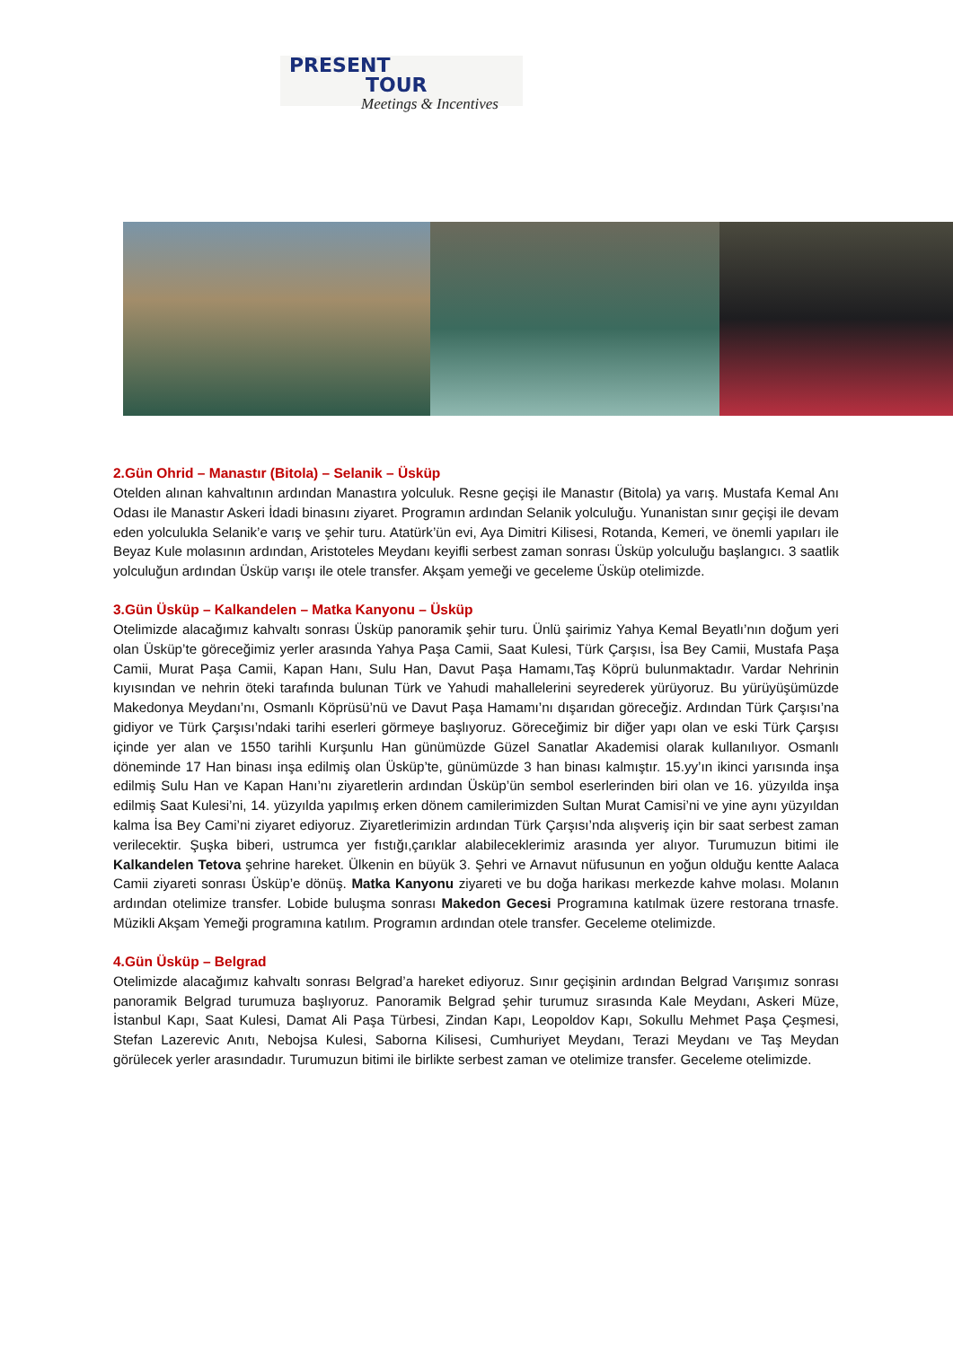PRESENT
TOUR
Meetings & Incentives
2.Gün Ohrid – Manastır (Bitola) – Selanik – Üsküp
Otelden alınan kahvaltının ardından Manastıra yolculuk. Resne geçişi ile Manastır (Bitola) ya varış. Mustafa Kemal Anı Odası ile Manastır Askeri İdadi binasını ziyaret. Programın ardından Selanik yolculuğu. Yunanistan sınır geçişi ile devam eden yolculukla Selanik’e varış ve şehir turu. Atatürk’ün evi, Aya Dimitri Kilisesi, Rotanda, Kemeri, ve önemli yapıları ile Beyaz Kule molasının ardından, Aristoteles Meydanı keyifli serbest zaman sonrası Üsküp yolculuğu başlangıcı. 3 saatlik yolculuğun ardından Üsküp varışı ile otele transfer. Akşam yemeği ve geceleme Üsküp otelimizde.
3.Gün Üsküp – Kalkandelen – Matka Kanyonu – Üsküp
Otelimizde alacağımız kahvaltı sonrası Üsküp panoramik şehir turu. Ünlü şairimiz Yahya Kemal Beyatlı’nın doğum yeri olan Üsküp’te göreceğimiz yerler arasında Yahya Paşa Camii, Saat Kulesi, Türk Çarşısı, İsa Bey Camii, Mustafa Paşa Camii, Murat Paşa Camii, Kapan Hanı, Sulu Han, Davut Paşa Hamamı,Taş Köprü bulunmaktadır. Vardar Nehrinin kıyısından ve nehrin öteki tarafında bulunan Türk ve Yahudi mahallelerini seyrederek yürüyoruz. Bu yürüyüşümüzde Makedonya Meydanı’nı, Osmanlı Köprüsü’nü ve Davut Paşa Hamamı’nı dışarıdan göreceğiz. Ardından Türk Çarşısı’na gidiyor ve Türk Çarşısı’ndaki tarihi eserleri görmeye başlıyoruz. Göreceğimiz bir diğer yapı olan ve eski Türk Çarşısı içinde yer alan ve 1550 tarihli Kurşunlu Han günümüzde Güzel Sanatlar Akademisi olarak kullanılıyor. Osmanlı döneminde 17 Han binası inşa edilmiş olan Üsküp’te, günümüzde 3 han binası kalmıştır. 15.yy’ın ikinci yarısında inşa edilmiş Sulu Han ve Kapan Hanı’nı ziyaretlerin ardından Üsküp’ün sembol eserlerinden biri olan ve 16. yüzyılda inşa edilmiş Saat Kulesi’ni, 14. yüzyılda yapılmış erken dönem camilerimizden Sultan Murat Camisi’ni ve yine aynı yüzyıldan kalma İsa Bey Cami’ni ziyaret ediyoruz. Ziyaretlerimizin ardından Türk Çarşısı’nda alışveriş için bir saat serbest zaman verilecektir. Şuşka biberi, ustrumca yer fıstığı,çarıklar alabileceklerimiz arasında yer alıyor. Turumuzun bitimi ile Kalkandelen Tetova şehrine hareket. Ülkenin en büyük 3. Şehri ve Arnavut nüfusunun en yoğun olduğu kentte Aalaca Camii ziyareti sonrası Üsküp’e dönüş. Matka Kanyonu ziyareti ve bu doğa harikası merkezde kahve molası. Molanın ardından otelimize transfer. Lobide buluşma sonrası Makedon Gecesi Programına katılmak üzere restorana trnasfe. Müzikli Akşam Yemeği programına katılım. Programın ardından otele transfer. Geceleme otelimizde.
4.Gün Üsküp – Belgrad
Otelimizde alacağımız kahvaltı sonrası Belgrad’a hareket ediyoruz. Sınır geçişinin ardından Belgrad Varışımız sonrası panoramik Belgrad turumuza başlıyoruz. Panoramik Belgrad şehir turumuz sırasında Kale Meydanı, Askeri Müze, İstanbul Kapı, Saat Kulesi, Damat Ali Paşa Türbesi, Zindan Kapı, Leopoldov Kapı, Sokullu Mehmet Paşa Çeşmesi, Stefan Lazerevic Anıtı, Nebojsa Kulesi, Saborna Kilisesi, Cumhuriyet Meydanı, Terazi Meydanı ve Taş Meydan görülecek yerler arasındadır. Turumuzun bitimi ile birlikte serbest zaman ve otelimize transfer. Geceleme otelimizde.